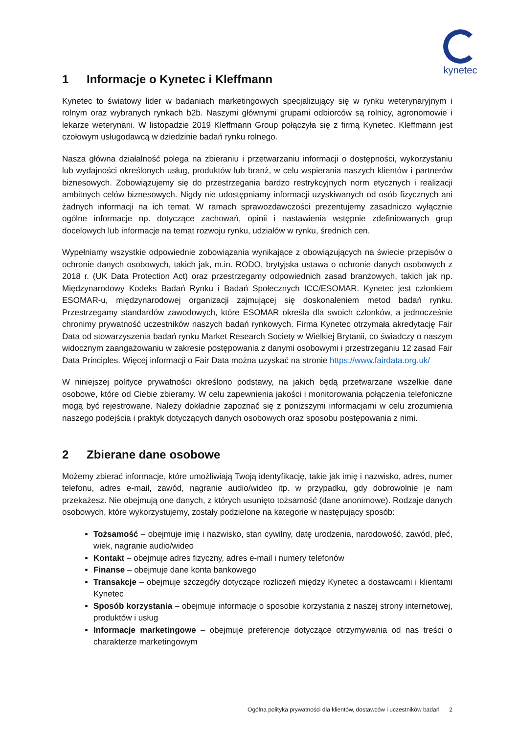kynetec
1 Informacje o Kynetec i Kleffmann
Kynetec to światowy lider w badaniach marketingowych specjalizujący się w rynku weterynaryjnym i rolnym oraz wybranych rynkach b2b. Naszymi głównymi grupami odbiorców są rolnicy, agronomowie i lekarze weterynarii. W listopadzie 2019 Kleffmann Group połączyła się z firmą Kynetec. Kleffmann jest czołowym usługodawcą w dziedzinie badań rynku rolnego.
Nasza główna działalność polega na zbieraniu i przetwarzaniu informacji o dostępności, wykorzystaniu lub wydajności określonych usług, produktów lub branż, w celu wspierania naszych klientów i partnerów biznesowych. Zobowiązujemy się do przestrzegania bardzo restrykcyjnych norm etycznych i realizacji ambitnych celów biznesowych. Nigdy nie udostępniamy informacji uzyskiwanych od osób fizycznych ani żadnych informacji na ich temat. W ramach sprawozdawczości prezentujemy zasadniczo wyłącznie ogólne informacje np. dotyczące zachowań, opinii i nastawienia wstępnie zdefiniowanych grup docelowych lub informacje na temat rozwoju rynku, udziałów w rynku, średnich cen.
Wypełniamy wszystkie odpowiednie zobowiązania wynikające z obowiązujących na świecie przepisów o ochronie danych osobowych, takich jak, m.in. RODO, brytyjska ustawa o ochronie danych osobowych z 2018 r. (UK Data Protection Act) oraz przestrzegamy odpowiednich zasad branżowych, takich jak np. Międzynarodowy Kodeks Badań Rynku i Badań Społecznych ICC/ESOMAR. Kynetec jest członkiem ESOMAR-u, międzynarodowej organizacji zajmującej się doskonaleniem metod badań rynku. Przestrzegamy standardów zawodowych, które ESOMAR określa dla swoich członków, a jednocześnie chronimy prywatność uczestników naszych badań rynkowych. Firma Kynetec otrzymała akredytację Fair Data od stowarzyszenia badań rynku Market Research Society w Wielkiej Brytanii, co świadczy o naszym widocznym zaangażowaniu w zakresie postępowania z danymi osobowymi i przestrzeganiu 12 zasad Fair Data Principles. Więcej informacji o Fair Data można uzyskać na stronie https://www.fairdata.org.uk/
W niniejszej polityce prywatności określono podstawy, na jakich będą przetwarzane wszelkie dane osobowe, które od Ciebie zbieramy. W celu zapewnienia jakości i monitorowania połączenia telefoniczne mogą być rejestrowane. Należy dokładnie zapoznać się z poniższymi informacjami w celu zrozumienia naszego podejścia i praktyk dotyczących danych osobowych oraz sposobu postępowania z nimi.
2 Zbierane dane osobowe
Możemy zbierać informacje, które umożliwiają Twoją identyfikację, takie jak imię i nazwisko, adres, numer telefonu, adres e-mail, zawód, nagranie audio/wideo itp. w przypadku, gdy dobrowolnie je nam przekażesz. Nie obejmują one danych, z których usunięto tożsamość (dane anonimowe). Rodzaje danych osobowych, które wykorzystujemy, zostały podzielone na kategorie w następujący sposób:
Tożsamość – obejmuje imię i nazwisko, stan cywilny, datę urodzenia, narodowość, zawód, płeć, wiek, nagranie audio/wideo
Kontakt – obejmuje adres fizyczny, adres e-mail i numery telefonów
Finanse – obejmuje dane konta bankowego
Transakcje – obejmuje szczegóły dotyczące rozliczeń między Kynetec a dostawcami i klientami Kynetec
Sposób korzystania – obejmuje informacje o sposobie korzystania z naszej strony internetowej, produktów i usług
Informacje marketingowe – obejmuje preferencje dotyczące otrzymywania od nas treści o charakterze marketingowym
Ogólna polityka prywatności dla klientów, dostawców i uczestników badań 2